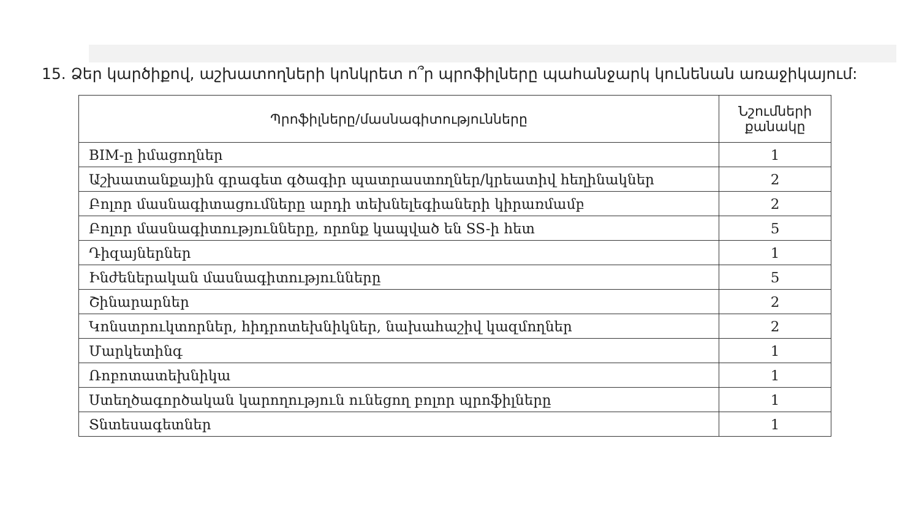15. Ձեր կարծիքով, աշխատողների կոնկրետ ո՞ր պրոֆիլները պահանջարկ կունենան առաջիկայում:
| Պրոֆիլները/մասնագիտությունները | Նշումների քանակը |
| --- | --- |
| BIM-ը իմացողներ | 1 |
| Աշխատանքային գրագետ գծագիր պատրաստողներ/կրեատիվ հեղինակներ | 2 |
| Բոլոր մասնագիտացումները արդի տեխնելեգիաների կիրառմամբ | 2 |
| Բոլոր մասնագիտությունները, որոնք կապված են SS-ի հետ | 5 |
| Դիզայներներ | 1 |
| Ինժեներական մասնագիտությունները | 5 |
| Շինարարներ | 2 |
| Կոնստրուկտորներ, հիդրոտեխնիկներ, նախահաշիվ կազմողներ | 2 |
| Մարկետինգ | 1 |
| Ռոբոտատեխնիկա | 1 |
| Ստեղծագործական կարողություն ունեցող բոլոր պրոֆիլները | 1 |
| Տնտեսագետներ | 1 |